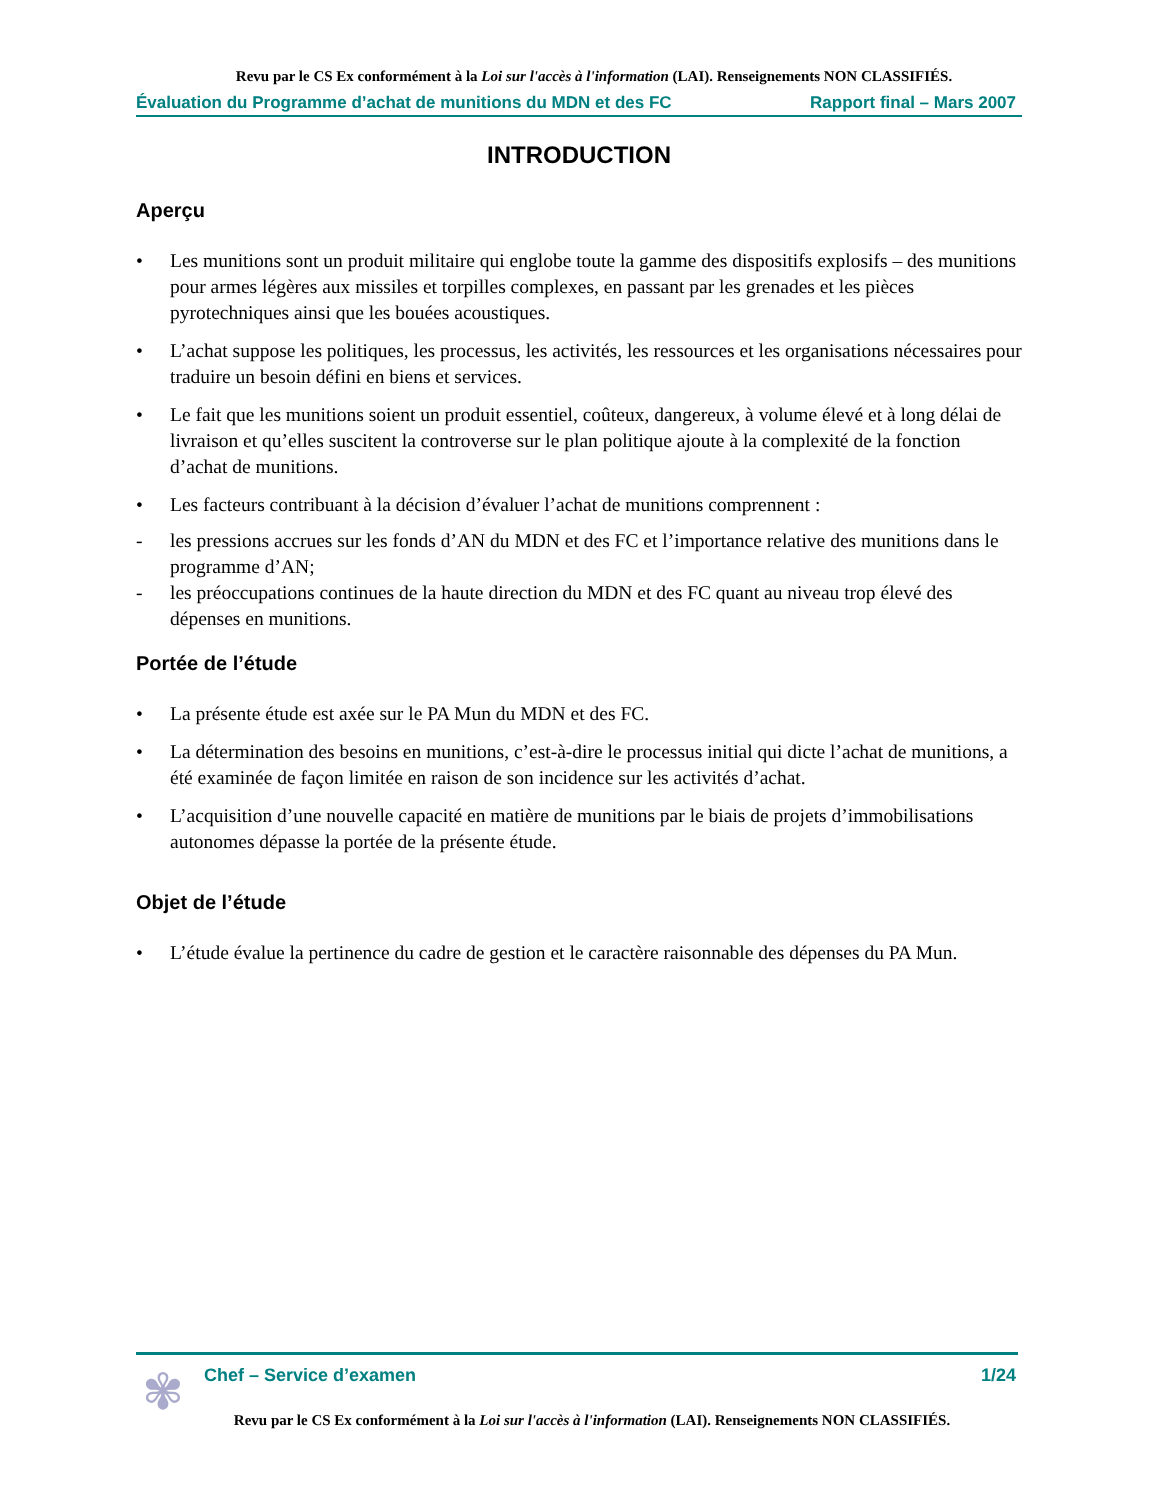Revu par le CS Ex conformément à la Loi sur l'accès à l'information (LAI). Renseignements NON CLASSIFIÉS.
Évaluation du Programme d’achat de munitions du MDN et des FC Rapport final – Mars 2007
INTRODUCTION
Aperçu
• Les munitions sont un produit militaire qui englobe toute la gamme des dispositifs explosifs – des munitions pour armes légères aux missiles et torpilles complexes, en passant par les grenades et les pièces pyrotechniques ainsi que les bouées acoustiques.
• L’achat suppose les politiques, les processus, les activités, les ressources et les organisations nécessaires pour traduire un besoin défini en biens et services.
• Le fait que les munitions soient un produit essentiel, coûteux, dangereux, à volume élevé et à long délai de livraison et qu’elles suscitent la controverse sur le plan politique ajoute à la complexité de la fonction d’achat de munitions.
• Les facteurs contribuant à la décision d’évaluer l’achat de munitions comprennent :
- les pressions accrues sur les fonds d’AN du MDN et des FC et l’importance relative des munitions dans le programme d’AN;
- les préoccupations continues de la haute direction du MDN et des FC quant au niveau trop élevé des dépenses en munitions.
Portée de l’étude
• La présente étude est axée sur le PA Mun du MDN et des FC.
• La détermination des besoins en munitions, c’est-à-dire le processus initial qui dicte l’achat de munitions, a été examinée de façon limitée en raison de son incidence sur les activités d’achat.
• L’acquisition d’une nouvelle capacité en matière de munitions par le biais de projets d’immobilisations autonomes dépasse la portée de la présente étude.
Objet de l’étude
• L’étude évalue la pertinence du cadre de gestion et le caractère raisonnable des dépenses du PA Mun.
✾
Chef – Service d’examen 1/24
Revu par le CS Ex conformément à la Loi sur l'accès à l'information (LAI). Renseignements NON CLASSIFIÉS.